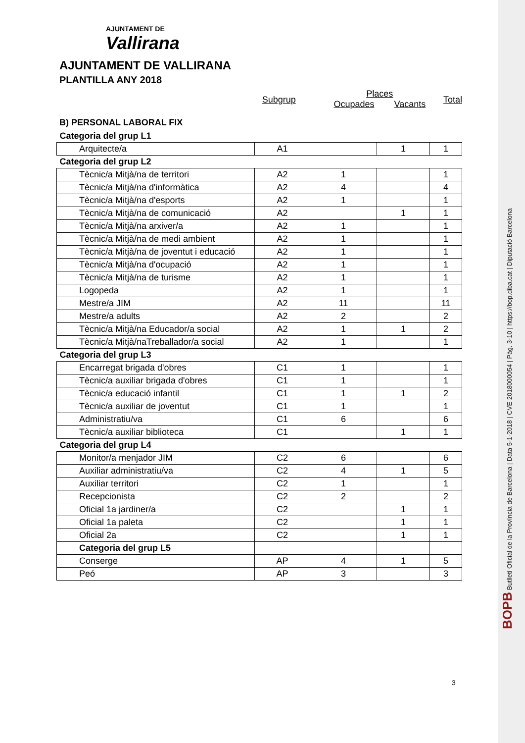AJUNTAMENT DE
Vallirana
AJUNTAMENT DE VALLIRANA
PLANTILLA ANY 2018
Subgrup
Places
Ocupades Vacants
Total
B) PERSONAL LABORAL FIX
| Categoria del grup L1 | | | | |
| Arquitecte/a | A1 | | 1 | 1 |
| Categoria del grup L2 | | | | |
| Tècnic/a Mitjà/na de territori | A2 | 1 | | 1 |
| Tècnic/a Mitjà/na d'informàtica | A2 | 4 | | 4 |
| Tècnic/a Mitjà/na d'esports | A2 | 1 | | 1 |
| Tècnic/a Mitjà/na de comunicació | A2 | | 1 | 1 |
| Tècnic/a Mitjà/na arxiver/a | A2 | 1 | | 1 |
| Tècnic/a Mitjà/na de medi ambient | A2 | 1 | | 1 |
| Tècnic/a Mitjà/na de joventut i educació | A2 | 1 | | 1 |
| Tècnic/a Mitjà/na d'ocupació | A2 | 1 | | 1 |
| Tècnic/a Mitjà/na de turisme | A2 | 1 | | 1 |
| Logopeda | A2 | 1 | | 1 |
| Mestre/a JIM | A2 | 11 | | 11 |
| Mestre/a adults | A2 | 2 | | 2 |
| Tècnic/a Mitjà/na Educador/a social | A2 | 1 | 1 | 2 |
| Tècnic/a Mitjà/naTreballador/a social | A2 | 1 | | 1 |
| Categoria del grup L3 | | | | |
| Encarregat brigada d'obres | C1 | 1 | | 1 |
| Tècnic/a auxiliar brigada d'obres | C1 | 1 | | 1 |
| Tècnic/a educació infantil | C1 | 1 | 1 | 2 |
| Tècnic/a auxiliar de joventut | C1 | 1 | | 1 |
| Administratiu/va | C1 | 6 | | 6 |
| Tècnic/a auxiliar biblioteca | C1 | | 1 | 1 |
| Categoria del grup L4 | | | | |
| Monitor/a menjador JIM | C2 | 6 | | 6 |
| Auxiliar administratiu/va | C2 | 4 | 1 | 5 |
| Auxiliar territori | C2 | 1 | | 1 |
| Recepcionista | C2 | 2 | | 2 |
| Oficial 1a jardiner/a | C2 | | 1 | 1 |
| Oficial 1a paleta | C2 | | 1 | 1 |
| Oficial 2a | C2 | | 1 | 1 |
| Categoria del grup L5 | | | | |
| Conserge | AP | 4 | 1 | 5 |
| Peó | AP | 3 | | 3 |
3
BOPB Butlletí Oficial de la Província de Barcelona | Data 5-1-2018 | CVE 2018000054 | Pàg. 3-10 | https://bop.diba.cat | Diputació Barcelona